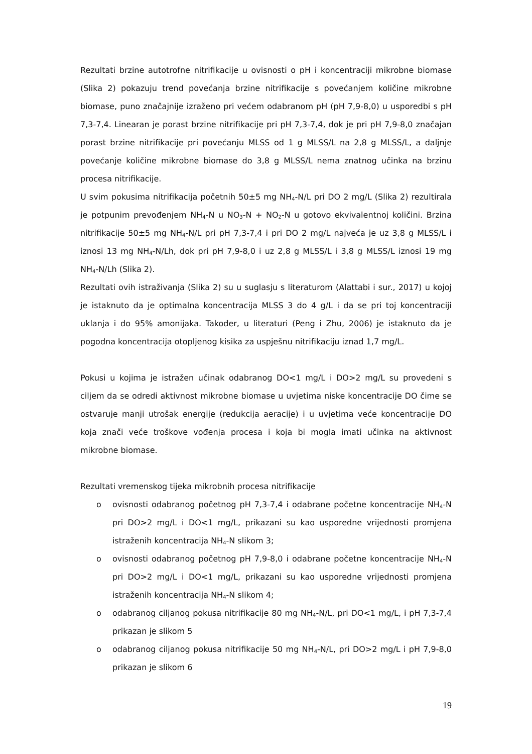Rezultati brzine autotrofne nitrifikacije u ovisnosti o pH i koncentraciji mikrobne biomase (Slika 2) pokazuju trend povećanja brzine nitrifikacije s povećanjem količine mikrobne biomase, puno značajnije izraženo pri većem odabranom pH (pH 7,9-8,0) u usporedbi s pH 7,3-7,4. Linearan je porast brzine nitrifikacije pri pH 7,3-7,4, dok je pri pH 7,9-8,0 značajan porast brzine nitrifikacije pri povećanju MLSS od 1 g MLSS/L na 2,8 g MLSS/L, a daljnje povećanje količine mikrobne biomase do 3,8 g MLSS/L nema znatnog učinka na brzinu procesa nitrifikacije.
U svim pokusima nitrifikacija početnih 50±5 mg NH<sub>4</sub>-N/L pri DO 2 mg/L (Slika 2) rezultirala je potpunim prevođenjem NH<sub>4</sub>-N u NO<sub>3</sub>-N + NO<sub>2</sub>-N u gotovo ekvivalentnoj količini. Brzina nitrifikacije 50±5 mg NH<sub>4</sub>-N/L pri pH 7,3-7,4 i pri DO 2 mg/L najveća je uz 3,8 g MLSS/L i iznosi 13 mg NH<sub>4</sub>-N/Lh, dok pri pH 7,9-8,0 i uz 2,8 g MLSS/L i 3,8 g MLSS/L iznosi 19 mg NH<sub>4</sub>-N/Lh (Slika 2).
Rezultati ovih istraživanja (Slika 2) su u suglasju s literaturom (Alattabi i sur., 2017) u kojoj je istaknuto da je optimalna koncentracija MLSS 3 do 4 g/L i da se pri toj koncentraciji uklanja i do 95% amonijaka. Također, u literaturi (Peng i Zhu, 2006) je istaknuto da je pogodna koncentracija otopljenog kisika za uspješnu nitrifikaciju iznad 1,7 mg/L.
Pokusi u kojima je istražen učinak odabranog DO<1 mg/L i DO>2 mg/L su provedeni s ciljem da se odredi aktivnost mikrobne biomase u uvjetima niske koncentracije DO čime se ostvaruje manji utrošak energije (redukcija aeracije) i u uvjetima veće koncentracije DO koja znači veće troškove vođenja procesa i koja bi mogla imati učinka na aktivnost mikrobne biomase.
Rezultati vremenskog tijeka mikrobnih procesa nitrifikacije
o ovisnosti odabranog početnog pH 7,3-7,4 i odabrane početne koncentracije NH<sub>4</sub>-N pri DO>2 mg/L i DO<1 mg/L, prikazani su kao usporedne vrijednosti promjena istraženih koncentracija NH<sub>4</sub>-N slikom 3;
o ovisnosti odabranog početnog pH 7,9-8,0 i odabrane početne koncentracije NH<sub>4</sub>-N pri DO>2 mg/L i DO<1 mg/L, prikazani su kao usporedne vrijednosti promjena istraženih koncentracija NH<sub>4</sub>-N slikom 4;
o odabranog ciljanog pokusa nitrifikacije 80 mg NH<sub>4</sub>-N/L, pri DO<1 mg/L, i pH 7,3-7,4 prikazan je slikom 5
o odabranog ciljanog pokusa nitrifikacije 50 mg NH<sub>4</sub>-N/L, pri DO>2 mg/L i pH 7,9-8,0 prikazan je slikom 6
19